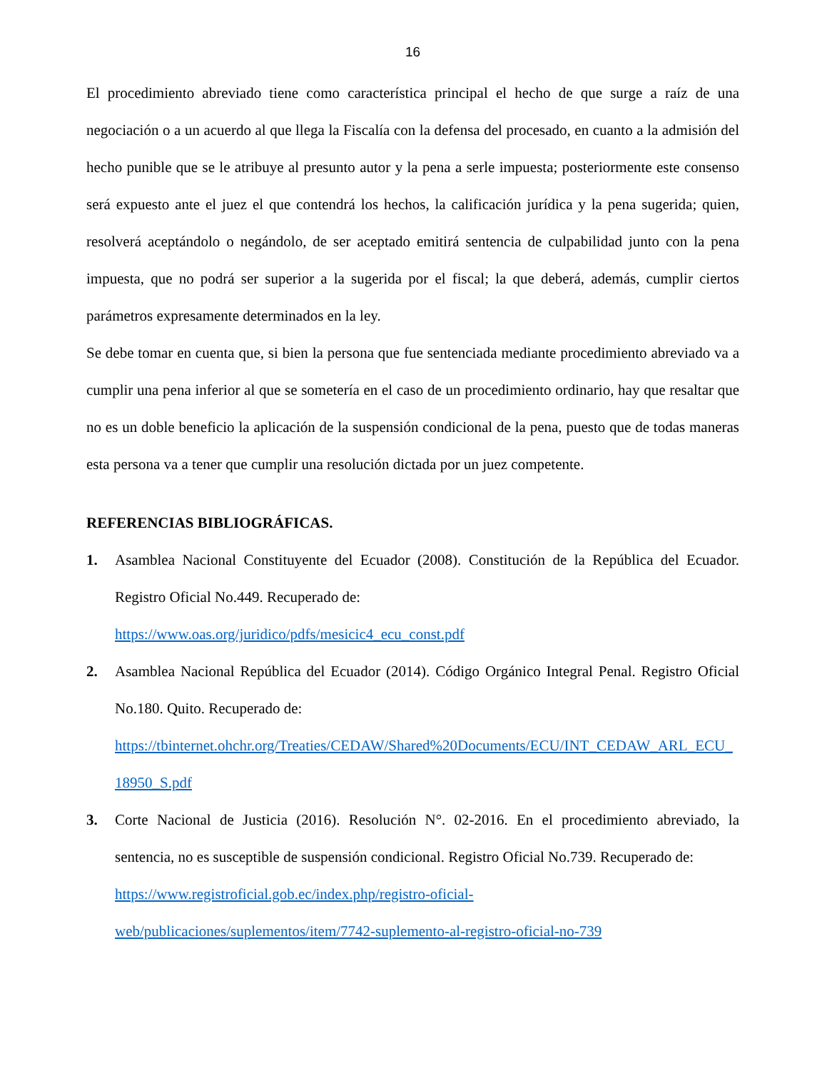16
El procedimiento abreviado tiene como característica principal el hecho de que surge a raíz de una negociación o a un acuerdo al que llega la Fiscalía con la defensa del procesado, en cuanto a la admisión del hecho punible que se le atribuye al presunto autor y la pena a serle impuesta; posteriormente este consenso será expuesto ante el juez el que contendrá los hechos, la calificación jurídica y la pena sugerida; quien, resolverá aceptándolo o negándolo, de ser aceptado emitirá sentencia de culpabilidad junto con la pena impuesta, que no podrá ser superior a la sugerida por el fiscal; la que deberá, además, cumplir ciertos parámetros expresamente determinados en la ley.
Se debe tomar en cuenta que, si bien la persona que fue sentenciada mediante procedimiento abreviado va a cumplir una pena inferior al que se sometería en el caso de un procedimiento ordinario, hay que resaltar que no es un doble beneficio la aplicación de la suspensión condicional de la pena, puesto que de todas maneras esta persona va a tener que cumplir una resolución dictada por un juez competente.
REFERENCIAS BIBLIOGRÁFICAS.
1. Asamblea Nacional Constituyente del Ecuador (2008). Constitución de la República del Ecuador. Registro Oficial No.449. Recuperado de:
https://www.oas.org/juridico/pdfs/mesicic4_ecu_const.pdf
2. Asamblea Nacional República del Ecuador (2014). Código Orgánico Integral Penal. Registro Oficial No.180. Quito. Recuperado de:
https://tbinternet.ohchr.org/Treaties/CEDAW/Shared%20Documents/ECU/INT_CEDAW_ARL_ECU_18950_S.pdf
3. Corte Nacional de Justicia (2016). Resolución N°. 02-2016. En el procedimiento abreviado, la sentencia, no es susceptible de suspensión condicional. Registro Oficial No.739. Recuperado de:
https://www.registroficial.gob.ec/index.php/registro-oficial-
web/publicaciones/suplementos/item/7742-suplemento-al-registro-oficial-no-739